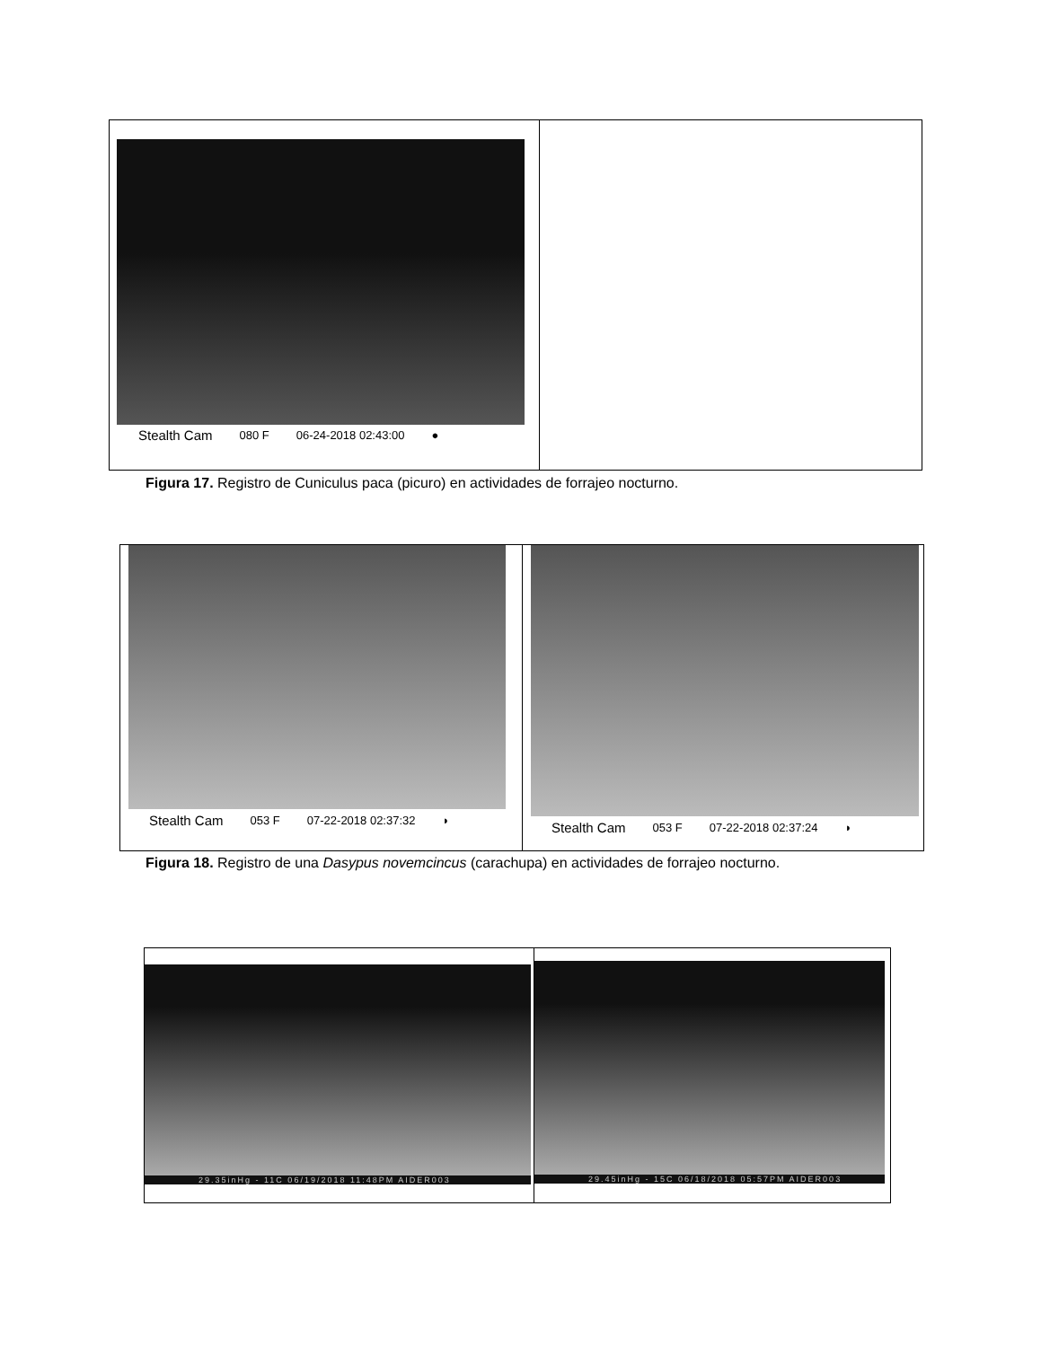Stealth Cam 080 F 06-24-2018 02:43:00 ●
Figura 17. Registro de Cuniculus paca (picuro) en actividades de forrajeo nocturno.
Stealth Cam 053 F 07-22-2018 02:37:32 ◗
Stealth Cam 053 F 07-22-2018 02:37:24 ◗
Figura 18. Registro de una Dasypus novemcincus (carachupa) en actividades de forrajeo nocturno.
29.35inHg - 11C 06/19/2018 11:48PM AIDER003
29.45inHg - 15C 06/18/2018 05:57PM AIDER003